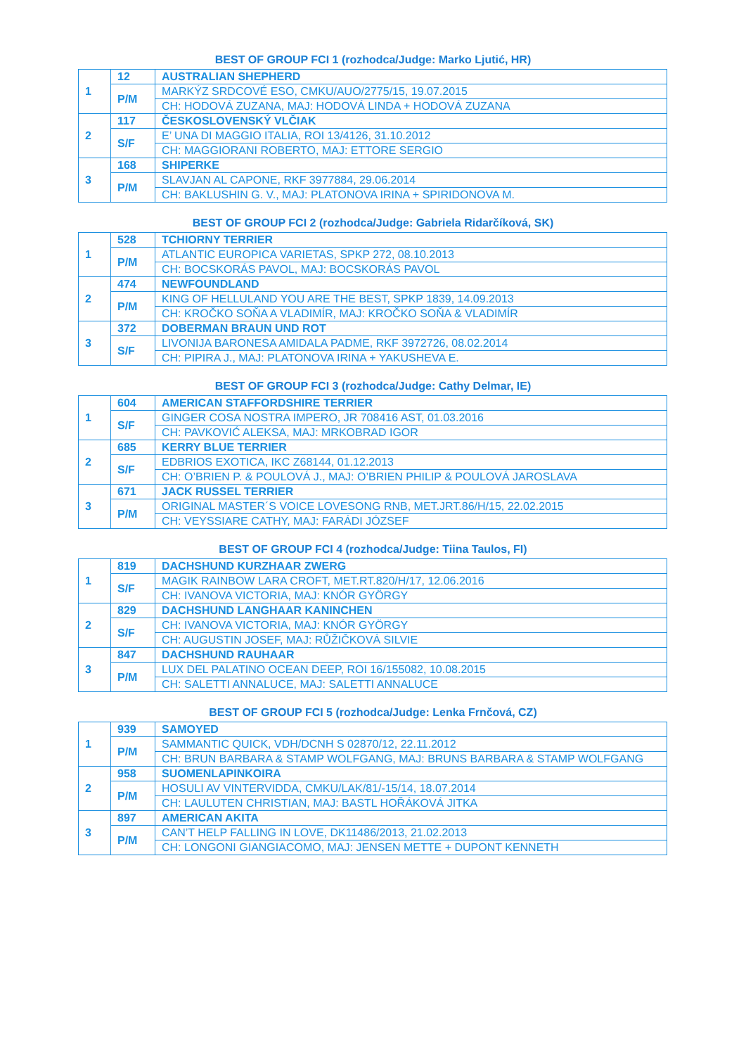BEST OF GROUP FCI 1 (rozhodca/Judge: Marko Ljutić, HR)
| 1 | 12 | AUSTRALIAN SHEPHERD |
| | P/M | MARKÝZ SRDCOVÉ ESO, CMKU/AUO/2775/15, 19.07.2015 |
| | | CH: HODOVÁ ZUZANA, MAJ: HODOVÁ LINDA + HODOVÁ ZUZANA |
| 2 | 117 | ČESKOSLOVENSKÝ VLČIAK |
| | S/F | E’ UNA DI MAGGIO ITALIA, ROI 13/4126, 31.10.2012 |
| | | CH: MAGGIORANI ROBERTO, MAJ: ETTORE SERGIO |
| 3 | 168 | SHIPERKE |
| | P/M | SLAVJAN AL CAPONE, RKF 3977884, 29.06.2014 |
| | | CH: BAKLUSHIN G. V., MAJ: PLATONOVA IRINA + SPIRIDONOVA M. |
BEST OF GROUP FCI 2 (rozhodca/Judge: Gabriela Ridarčíková, SK)
| 1 | 528 | TCHIORNY TERRIER |
| | P/M | ATLANTIC EUROPICA VARIETAS, SPKP 272, 08.10.2013 |
| | | CH: BOCSKORÁS PAVOL, MAJ: BOCSKORÁS PAVOL |
| 2 | 474 | NEWFOUNDLAND |
| | P/M | KING OF HELLULAND YOU ARE THE BEST, SPKP 1839, 14.09.2013 |
| | | CH: KROČKO SOŇA A VLADIMÍR, MAJ: KROČKO SOŇA & VLADIMÍR |
| 3 | 372 | DOBERMAN BRAUN UND ROT |
| | S/F | LIVONIJA BARONESA AMIDALA PADME, RKF 3972726, 08.02.2014 |
| | | CH: PIPIRA J., MAJ: PLATONOVA IRINA + YAKUSHEVA E. |
BEST OF GROUP FCI 3 (rozhodca/Judge: Cathy Delmar, IE)
| 1 | 604 | AMERICAN STAFFORDSHIRE TERRIER |
| | S/F | GINGER COSA NOSTRA IMPERO, JR 708416 AST, 01.03.2016 |
| | | CH: PAVKOVIĆ ALEKSA, MAJ: MRKOBRAD IGOR |
| 2 | 685 | KERRY BLUE TERRIER |
| | S/F | EDBRIOS EXOTICA, IKC Z68144, 01.12.2013 |
| | | CH: O’BRIEN P. & POULOVÁ J., MAJ: O’BRIEN PHILIP & POULOVÁ JAROSLAVA |
| 3 | 671 | JACK RUSSEL TERRIER |
| | P/M | ORIGINAL MASTER´S VOICE LOVESONG RNB, MET.JRT.86/H/15, 22.02.2015 |
| | | CH: VEYSSIARE CATHY, MAJ: FARÁDI JÓZSEF |
BEST OF GROUP FCI 4 (rozhodca/Judge: Tiina Taulos, FI)
| 1 | 819 | DACHSHUND KURZHAAR ZWERG |
| | S/F | MAGIK RAINBOW LARA CROFT, MET.RT.820/H/17, 12.06.2016 |
| | | CH: IVANOVA VICTORIA, MAJ: KNÓR GYÖRGY |
| 2 | 829 | DACHSHUND LANGHAAR KANINCHEN |
| | S/F | CH: IVANOVA VICTORIA, MAJ: KNÓR GYÖRGY |
| | | CH: AUGUSTIN JOSEF, MAJ: RŮŽIČKOVÁ SILVIE |
| 3 | 847 | DACHSHUND RAUHAAR |
| | P/M | LUX DEL PALATINO OCEAN DEEP, ROI 16/155082, 10.08.2015 |
| | | CH: SALETTI ANNALUCE, MAJ: SALETTI ANNALUCE |
BEST OF GROUP FCI 5 (rozhodca/Judge: Lenka Frnčová, CZ)
| 1 | 939 | SAMOYED |
| | P/M | SAMMANTIC QUICK, VDH/DCNH S 02870/12, 22.11.2012 |
| | | CH: BRUN BARBARA & STAMP WOLFGANG, MAJ: BRUNS BARBARA & STAMP WOLFGANG |
| 2 | 958 | SUOMENLAPINKOIRA |
| | P/M | HOSULI AV VINTERVIDDA, CMKU/LAK/81/-15/14, 18.07.2014 |
| | | CH: LAULUTEN CHRISTIAN, MAJ: BASTL HOŘÁKOVÁ JITKA |
| 3 | 897 | AMERICAN AKITA |
| | P/M | CAN’T HELP FALLING IN LOVE, DK11486/2013, 21.02.2013 |
| | | CH: LONGONI GIANGIACOMO, MAJ: JENSEN METTE + DUPONT KENNETH |